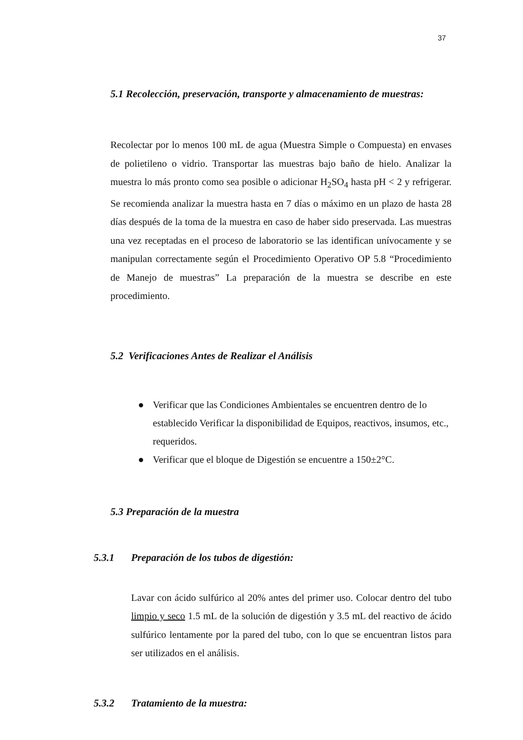37
5.1 Recolección, preservación, transporte y almacenamiento de muestras:
Recolectar por lo menos 100 mL de agua (Muestra Simple o Compuesta) en envases de polietileno o vidrio. Transportar las muestras bajo baño de hielo. Analizar la muestra lo más pronto como sea posible o adicionar H<sub>2</sub>SO<sub>4</sub> hasta pH < 2 y refrigerar. Se recomienda analizar la muestra hasta en 7 días o máximo en un plazo de hasta 28 días después de la toma de la muestra en caso de haber sido preservada. Las muestras una vez receptadas en el proceso de laboratorio se las identifican unívocamente y se manipulan correctamente según el Procedimiento Operativo OP 5.8 “Procedimiento de Manejo de muestras” La preparación de la muestra se describe en este procedimiento.
5.2 Verificaciones Antes de Realizar el Análisis
● Verificar que las Condiciones Ambientales se encuentren dentro de lo establecido Verificar la disponibilidad de Equipos, reactivos, insumos, etc., requeridos.
● Verificar que el bloque de Digestión se encuentre a 150±2°C.
5.3 Preparación de la muestra
5.3.1 Preparación de los tubos de digestión:
Lavar con ácido sulfúrico al 20% antes del primer uso. Colocar dentro del tubo limpio y seco 1.5 mL de la solución de digestión y 3.5 mL del reactivo de ácido sulfúrico lentamente por la pared del tubo, con lo que se encuentran listos para ser utilizados en el análisis.
5.3.2 Tratamiento de la muestra: